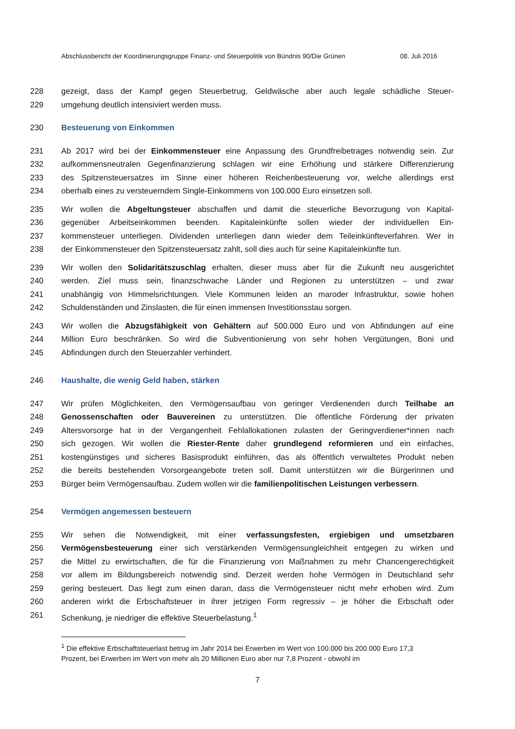Abschlussbericht der Koordinierungsgruppe Finanz- und Steuerpolitik von Bündnis 90/Die Grünen 08. Juli 2016
228 gezeigt, dass der Kampf gegen Steuerbetrug, Geldwäsche aber auch legale schädliche Steuer-
229 umgehung deutlich intensiviert werden muss.
230 Besteuerung von Einkommen
231 Ab 2017 wird bei der Einkommensteuer eine Anpassung des Grundfreibetrages notwendig sein. Zur
232 aufkommensneutralen Gegenfinanzierung schlagen wir eine Erhöhung und stärkere Differenzierung
233 des Spitzensteuersatzes im Sinne einer höheren Reichenbesteuerung vor, welche allerdings erst
234 oberhalb eines zu versteuerndem Single-Einkommens von 100.000 Euro einsetzen soll.
235 Wir wollen die Abgeltungsteuer abschaffen und damit die steuerliche Bevorzugung von Kapital-
236 gegenüber Arbeitseinkommen beenden. Kapitaleinkünfte sollen wieder der individuellen Ein-
237 kommensteuer unterliegen. Dividenden unterliegen dann wieder dem Teileinkünfteverfahren. Wer in
238 der Einkommensteuer den Spitzensteuersatz zahlt, soll dies auch für seine Kapitaleinkünfte tun.
239 Wir wollen den Solidaritätszuschlag erhalten, dieser muss aber für die Zukunft neu ausgerichtet
240 werden. Ziel muss sein, finanzschwache Länder und Regionen zu unterstützen – und zwar
241 unabhängig von Himmelsrichtungen. Viele Kommunen leiden an maroder Infrastruktur, sowie hohen
242 Schuldenständen und Zinslasten, die für einen immensen Investitionsstau sorgen.
243 Wir wollen die Abzugsfähigkeit von Gehältern auf 500.000 Euro und von Abfindungen auf eine
244 Million Euro beschränken. So wird die Subventionierung von sehr hohen Vergütungen, Boni und
245 Abfindungen durch den Steuerzahler verhindert.
246 Haushalte, die wenig Geld haben, stärken
247 Wir prüfen Möglichkeiten, den Vermögensaufbau von geringer Verdienenden durch Teilhabe an
248 Genossenschaften oder Bauvereinen zu unterstützen. Die öffentliche Förderung der privaten
249 Altersvorsorge hat in der Vergangenheit Fehlallokationen zulasten der Geringverdiener*innen nach
250 sich gezogen. Wir wollen die Riester-Rente daher grundlegend reformieren und ein einfaches,
251 kostengünstiges und sicheres Basisprodukt einführen, das als öffentlich verwaltetes Produkt neben
252 die bereits bestehenden Vorsorgeangebote treten soll. Damit unterstützen wir die Bürgerinnen und
253 Bürger beim Vermögensaufbau. Zudem wollen wir die familienpolitischen Leistungen verbessern.
254 Vermögen angemessen besteuern
255 Wir sehen die Notwendigkeit, mit einer verfassungsfesten, ergiebigen und umsetzbaren
256 Vermögensbesteuerung einer sich verstärkenden Vermögensungleichheit entgegen zu wirken und
257 die Mittel zu erwirtschaften, die für die Finanzierung von Maßnahmen zu mehr Chancengerechtigkeit
258 vor allem im Bildungsbereich notwendig sind. Derzeit werden hohe Vermögen in Deutschland sehr
259 gering besteuert. Das liegt zum einen daran, dass die Vermögensteuer nicht mehr erhoben wird. Zum
260 anderen wirkt die Erbschaftsteuer in ihrer jetzigen Form regressiv – je höher die Erbschaft oder
261 Schenkung, je niedriger die effektive Steuerbelastung.<sup>1</sup>
<sup>1</sup> Die effektive Erbschaftsteuerlast betrug im Jahr 2014 bei Erwerben im Wert von 100.000 bis 200.000 Euro 17,3 Prozent, bei Erwerben im Wert von mehr als 20 Millionen Euro aber nur 7,8 Prozent - obwohl im
7